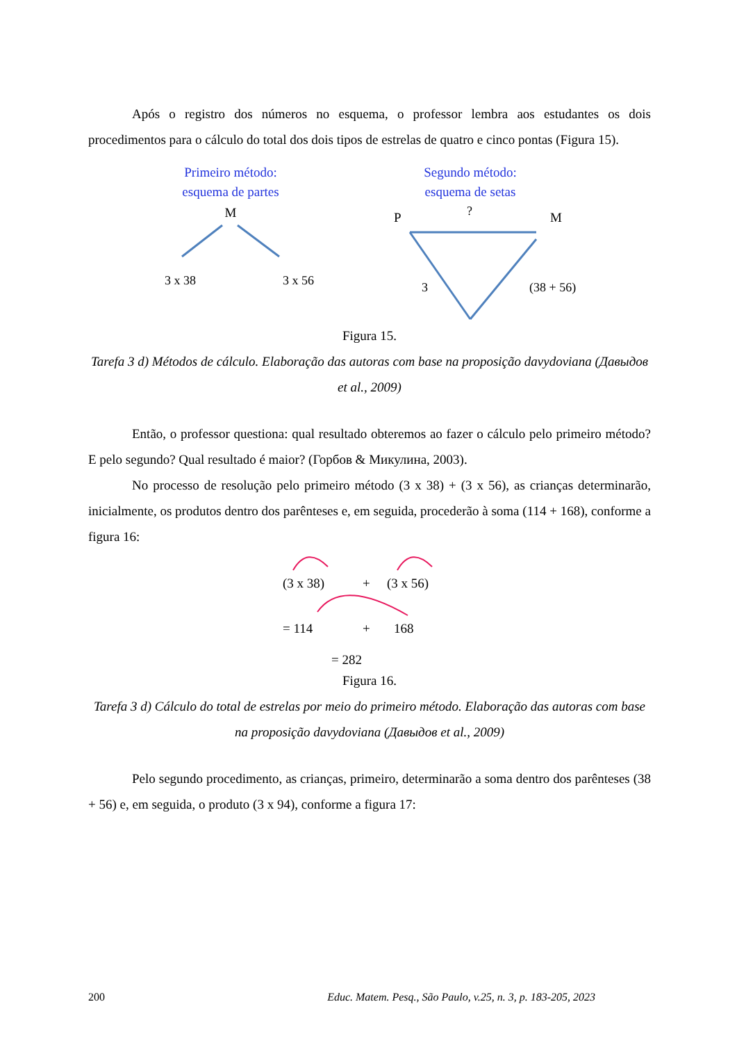Após o registro dos números no esquema, o professor lembra aos estudantes os dois procedimentos para o cálculo do total dos dois tipos de estrelas de quatro e cinco pontas (Figura 15).
Primeiro método:
esquema de partes
M
3 x 38
3 x 56
Segundo método:
esquema de setas
P
?
M
3
(38 + 56)
Figura 15.
Tarefa 3 d) Métodos de cálculo. Elaboração das autoras com base na proposição davydoviana (Давыдов et al., 2009)
Então, o professor questiona: qual resultado obteremos ao fazer o cálculo pelo primeiro método? E pelo segundo? Qual resultado é maior? (Горбов & Микулина, 2003).
No processo de resolução pelo primeiro método (3 x 38) + (3 x 56), as crianças determinarão, inicialmente, os produtos dentro dos parênteses e, em seguida, procederão à soma (114 + 168), conforme a figura 16:
(3 x 38)
+
(3 x 56)
= 114
+
168
= 282
Figura 16.
Tarefa 3 d) Cálculo do total de estrelas por meio do primeiro método. Elaboração das autoras com base na proposição davydoviana (Давыдов et al., 2009)
Pelo segundo procedimento, as crianças, primeiro, determinarão a soma dentro dos parênteses (38 + 56) e, em seguida, o produto (3 x 94), conforme a figura 17:
200 Educ. Matem. Pesq., São Paulo, v.25, n. 3, p. 183-205, 2023